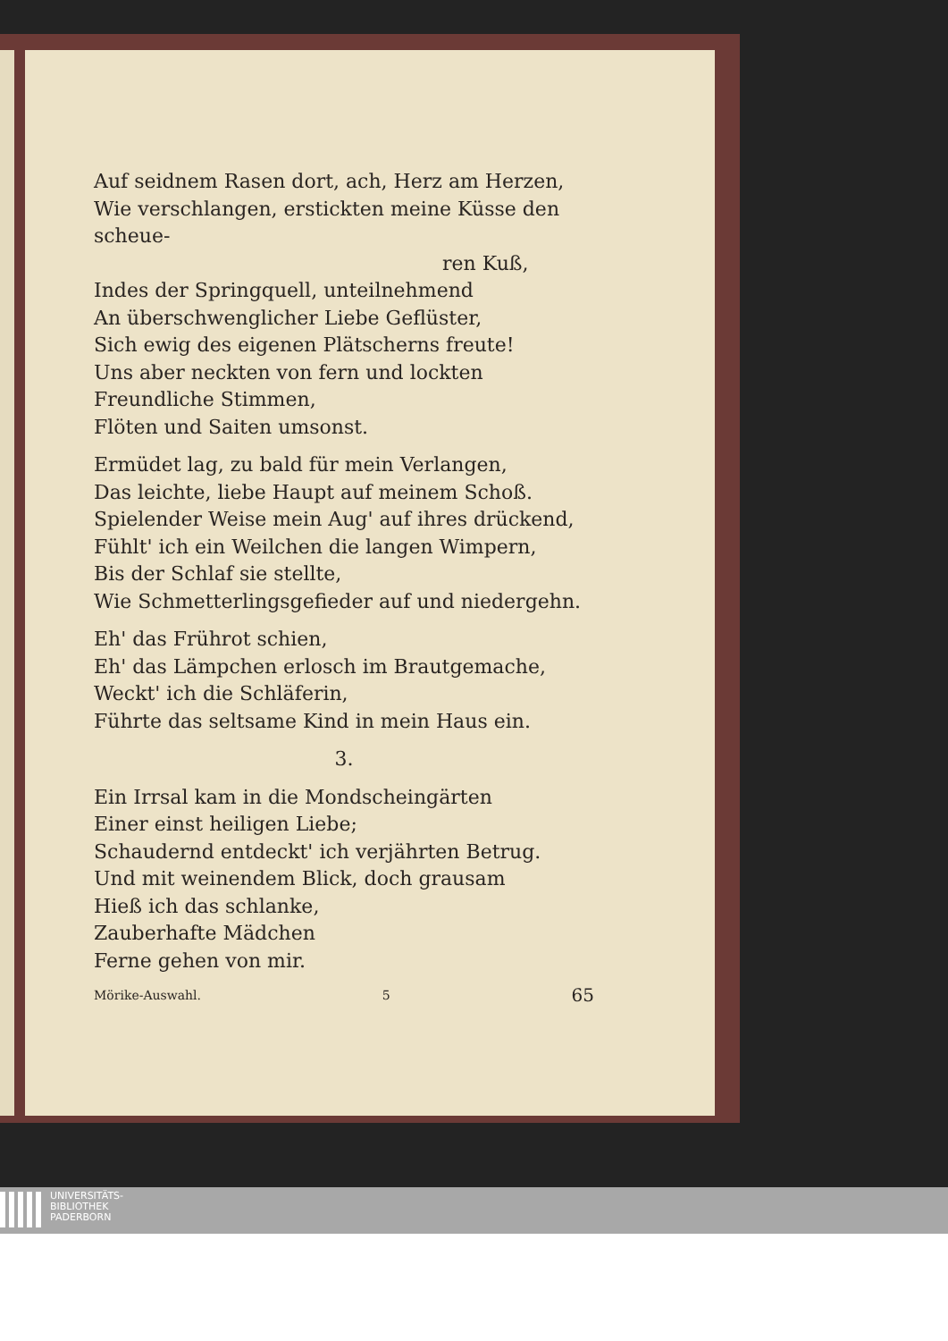Auf seidnem Rasen dort, ach, Herz am Herzen,
Wie verschlangen, erstickten meine Küsse den scheue-
ren Kuß,
Indes der Springquell, unteilnehmend
An überschwenglicher Liebe Geflüster,
Sich ewig des eigenen Plätscherns freute!
Uns aber neckten von fern und lockten
Freundliche Stimmen,
Flöten und Saiten umsonst.
Ermüdet lag, zu bald für mein Verlangen,
Das leichte, liebe Haupt auf meinem Schoß.
Spielender Weise mein Aug' auf ihres drückend,
Fühlt' ich ein Weilchen die langen Wimpern,
Bis der Schlaf sie stellte,
Wie Schmetterlingsgefieder auf und niedergehn.
Eh' das Frührot schien,
Eh' das Lämpchen erlosch im Brautgemache,
Weckt' ich die Schläferin,
Führte das seltsame Kind in mein Haus ein.
3.
Ein Irrsal kam in die Mondscheingärten
Einer einst heiligen Liebe;
Schaudernd entdeckt' ich verjährten Betrug.
Und mit weinendem Blick, doch grausam
Hieß ich das schlanke,
Zauberhafte Mädchen
Ferne gehen von mir.
Mörike-Auswahl. 5 65
UNIVERSITÄTS-
BIBLIOTHEK
PADERBORN